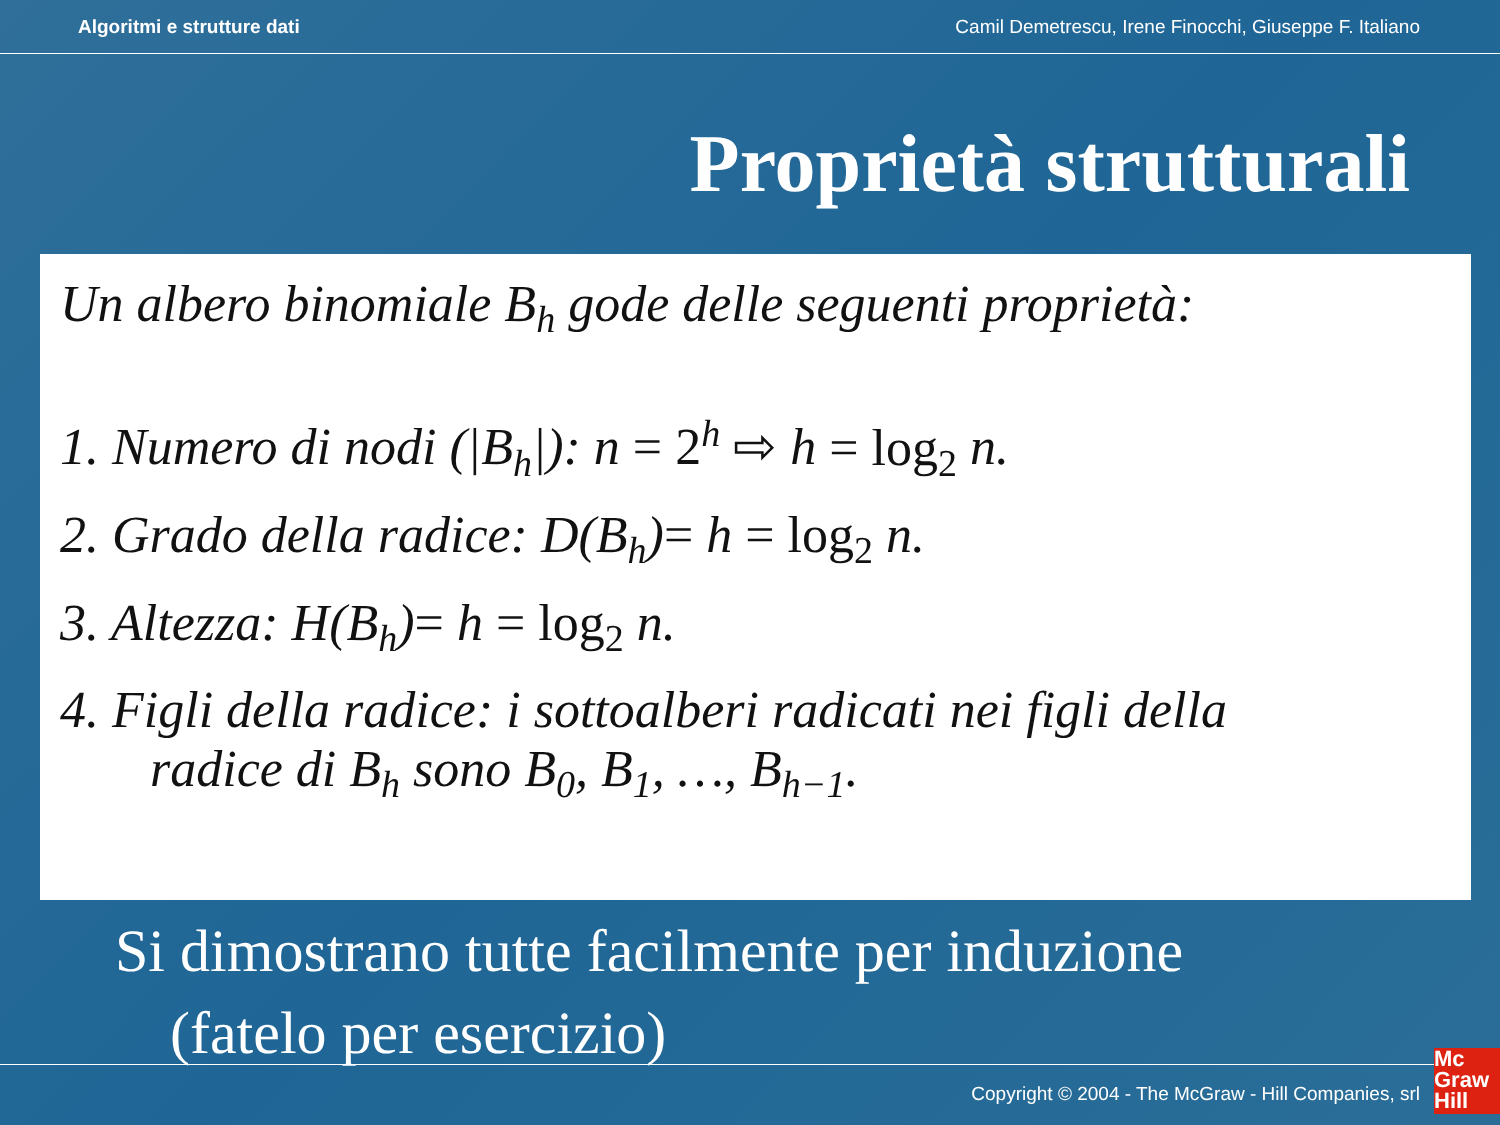Algoritmi e strutture dati Camil Demetrescu, Irene Finocchi, Giuseppe F. Italiano
Proprietà strutturali
Un albero binomiale B<sub>h</sub> gode delle seguenti proprietà:
1. Numero di nodi (|B<sub>h</sub>|): n = 2<sup>h</sup> ⇨ h = log<sub>2</sub> n.
2. Grado della radice: D(B<sub>h</sub>)= h = log<sub>2</sub> n.
3. Altezza: H(B<sub>h</sub>)= h = log<sub>2</sub> n.
4. Figli della radice: i sottoalberi radicati nei figli della
radice di B<sub>h</sub> sono B<sub>0</sub>, B<sub>1</sub>, …, B<sub>h−1</sub>.
Si dimostrano tutte facilmente per induzione
(fatelo per esercizio)
Copyright © 2004 - The McGraw - Hill Companies, srl
Mc
Graw
Hill